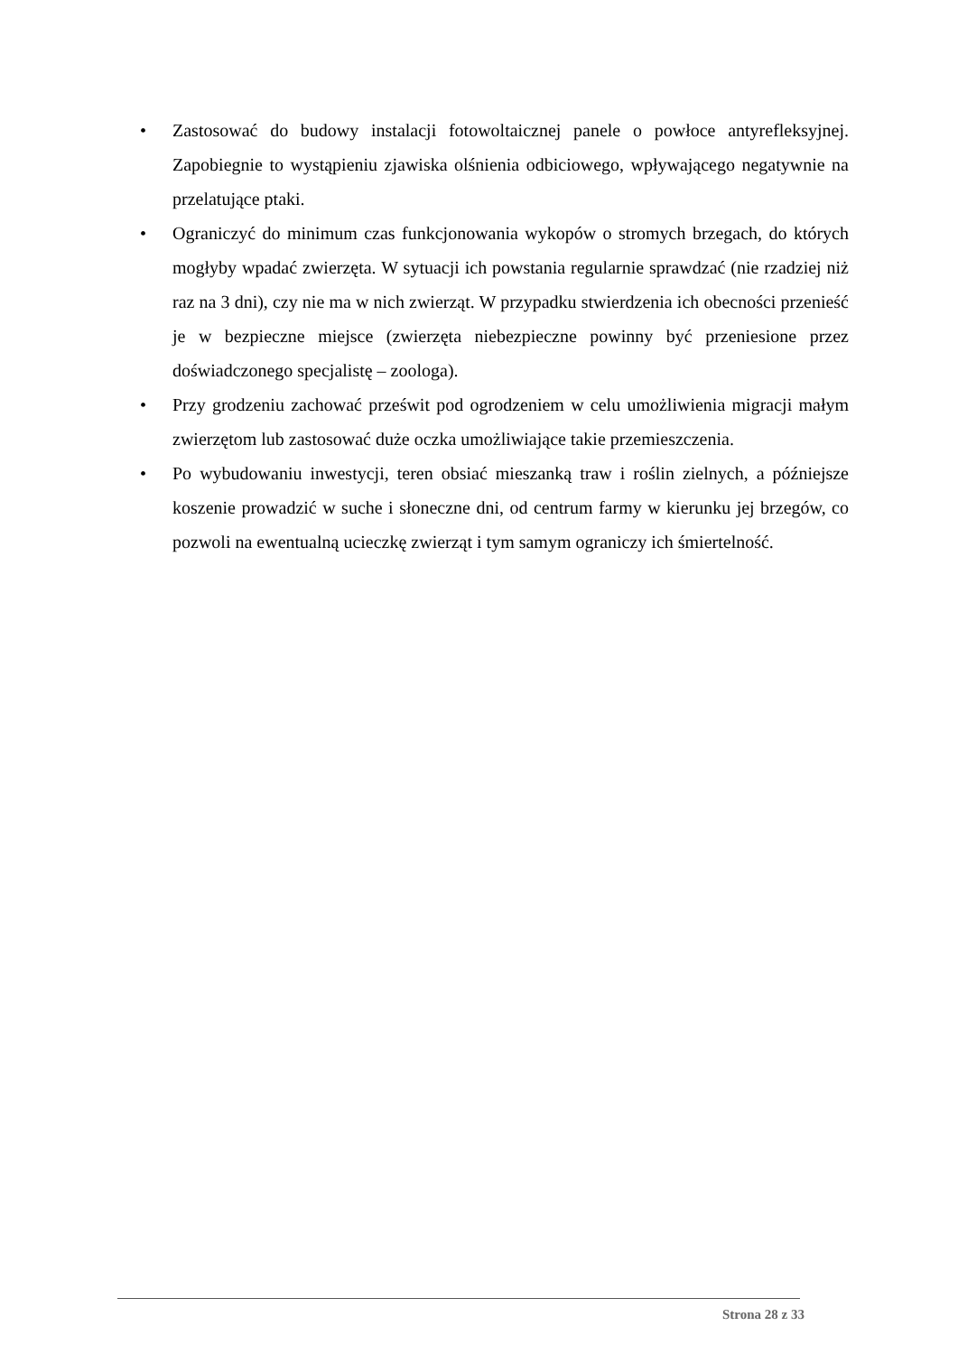• Zastosować do budowy instalacji fotowoltaicznej panele o powłoce antyrefleksyjnej. Zapobiegnie to wystąpieniu zjawiska olśnienia odbiciowego, wpływającego negatywnie na przelatujące ptaki.
• Ograniczyć do minimum czas funkcjonowania wykopów o stromych brzegach, do których mogłyby wpadać zwierzęta. W sytuacji ich powstania regularnie sprawdzać (nie rzadziej niż raz na 3 dni), czy nie ma w nich zwierząt. W przypadku stwierdzenia ich obecności przenieść je w bezpieczne miejsce (zwierzęta niebezpieczne powinny być przeniesione przez doświadczonego specjalistę – zoologa).
• Przy grodzeniu zachować prześwit pod ogrodzeniem w celu umożliwienia migracji małym zwierzętom lub zastosować duże oczka umożliwiające takie przemieszczenia.
• Po wybudowaniu inwestycji, teren obsiać mieszanką traw i roślin zielnych, a późniejsze koszenie prowadzić w suche i słoneczne dni, od centrum farmy w kierunku jej brzegów, co pozwoli na ewentualną ucieczkę zwierząt i tym samym ograniczy ich śmiertelność.
Strona 28 z 33